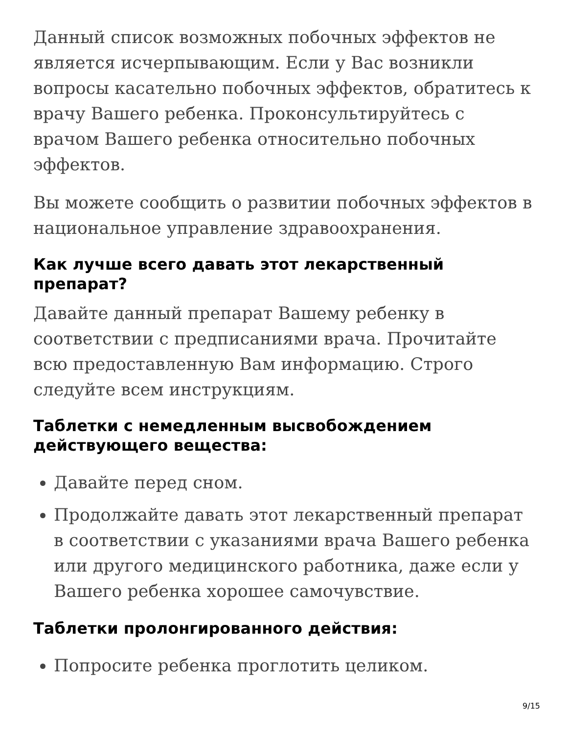Данный список возможных побочных эффектов не является исчерпывающим. Если у Вас возникли вопросы касательно побочных эффектов, обратитесь к врачу Вашего ребенка. Проконсультируйтесь с врачом Вашего ребенка относительно побочных эффектов.
Вы можете сообщить о развитии побочных эффектов в национальное управление здравоохранения.
Как лучше всего давать этот лекарственный препарат?
Давайте данный препарат Вашему ребенку в соответствии с предписаниями врача. Прочитайте всю предоставленную Вам информацию. Строго следуйте всем инструкциям.
Таблетки с немедленным высвобождением действующего вещества:
Давайте перед сном.
Продолжайте давать этот лекарственный препарат в соответствии с указаниями врача Вашего ребенка или другого медицинского работника, даже если у Вашего ребенка хорошее самочувствие.
Таблетки пролонгированного действия:
Попросите ребенка проглотить целиком.
9/15